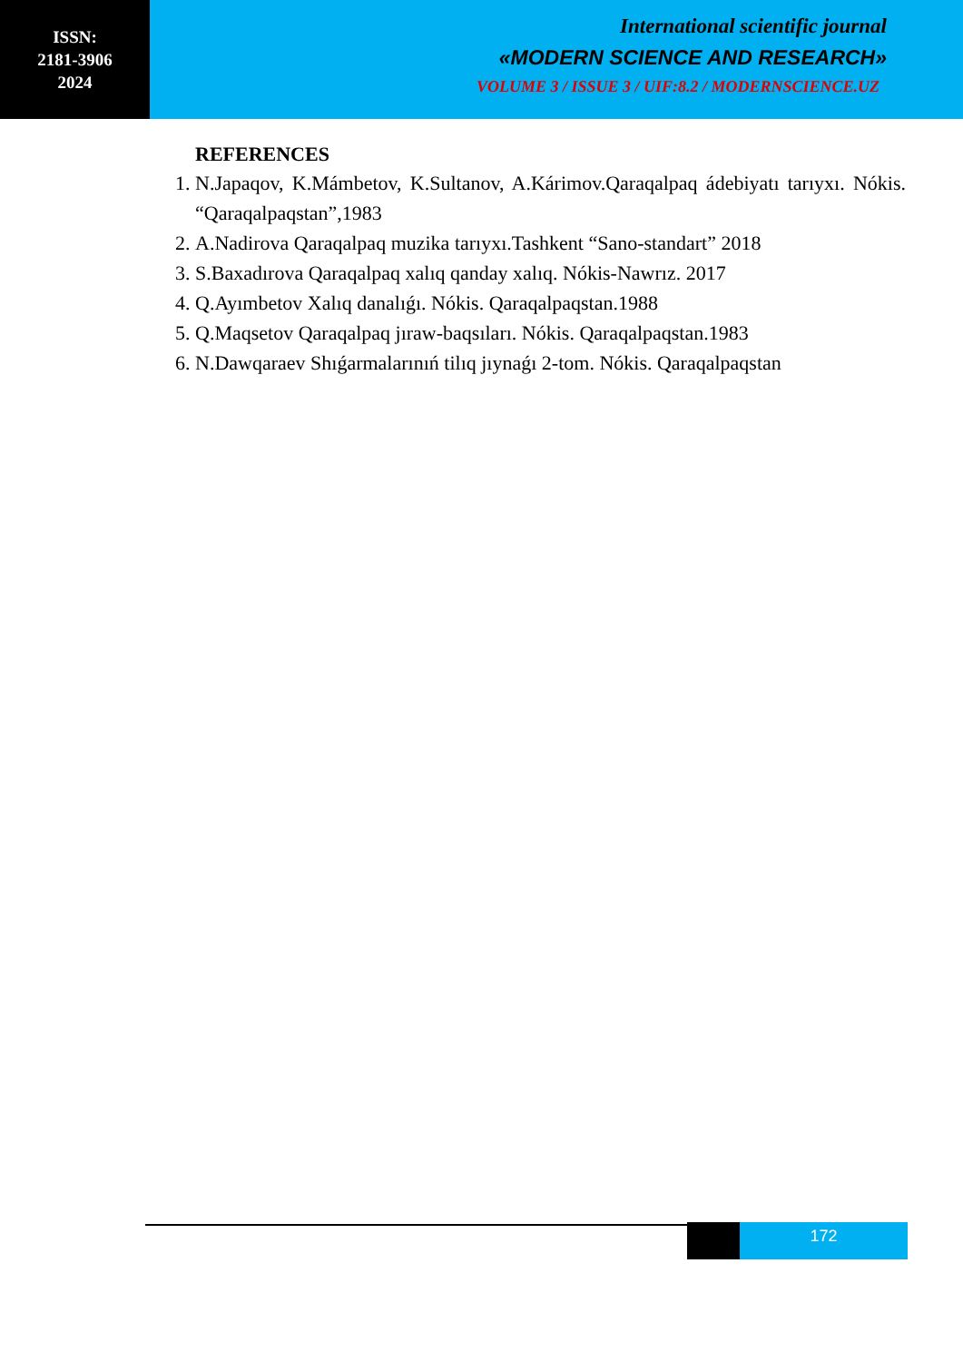ISSN:
2181-3906
2024
International scientific journal
«MODERN SCIENCE AND RESEARCH»
VOLUME 3 / ISSUE 3 / UIF:8.2 / MODERNSCIENCE.UZ
REFERENCES
1. N.Japaqov, K.Mámbetov, K.Sultanov, A.Kárimov.Qaraqalpaq ádebiyatı tarıyxı. Nókis. “Qaraqalpaqstan”,1983
2. A.Nadirova Qaraqalpaq muzika tarıyxı.Tashkent “Sano-standart” 2018
3. S.Baxadırova Qaraqalpaq xalıq qanday xalıq. Nókis-Nawrız. 2017
4. Q.Ayımbetov Xalıq danalıǵı. Nókis. Qaraqalpaqstan.1988
5. Q.Maqsetov Qaraqalpaq jıraw-baqsıları. Nókis. Qaraqalpaqstan.1983
6. N.Dawqaraev Shıǵarmalarınıń tilıq jıynaǵı 2-tom. Nókis. Qaraqalpaqstan
172